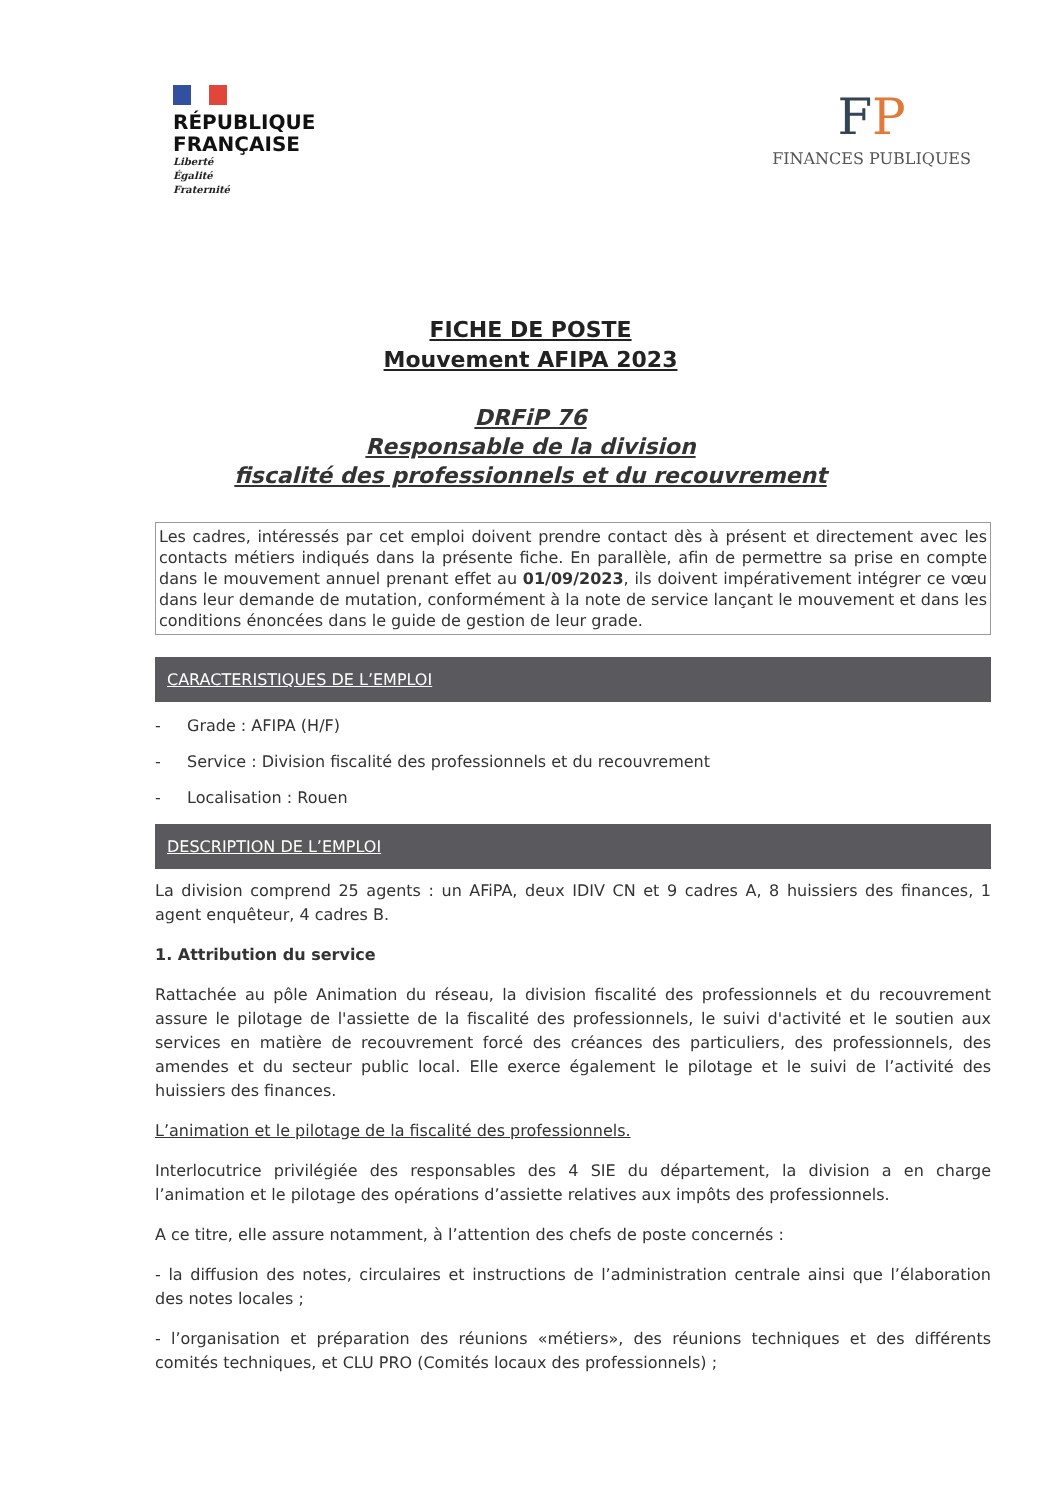RÉPUBLIQUE
FRANÇAISE
Liberté
Égalité
Fraternité
FP
FINANCES PUBLIQUES
FICHE DE POSTE
Mouvement AFIPA 2023
DRFiP 76
Responsable de la division
fiscalité des professionnels et du recouvrement
Les cadres, intéressés par cet emploi doivent prendre contact dès à présent et directement avec les contacts métiers indiqués dans la présente fiche. En parallèle, afin de permettre sa prise en compte dans le mouvement annuel prenant effet au 01/09/2023, ils doivent impérativement intégrer ce vœu dans leur demande de mutation, conformément à la note de service lançant le mouvement et dans les conditions énoncées dans le guide de gestion de leur grade.
CARACTERISTIQUES DE L’EMPLOI
- Grade : AFIPA (H/F)
- Service : Division fiscalité des professionnels et du recouvrement
- Localisation : Rouen
DESCRIPTION DE L’EMPLOI
La division comprend 25 agents : un AFiPA, deux IDIV CN et 9 cadres A, 8 huissiers des finances, 1 agent enquêteur, 4 cadres B.
1. Attribution du service
Rattachée au pôle Animation du réseau, la division fiscalité des professionnels et du recouvrement assure le pilotage de l'assiette de la fiscalité des professionnels, le suivi d'activité et le soutien aux services en matière de recouvrement forcé des créances des particuliers, des professionnels, des amendes et du secteur public local. Elle exerce également le pilotage et le suivi de l’activité des huissiers des finances.
L’animation et le pilotage de la fiscalité des professionnels.
Interlocutrice privilégiée des responsables des 4 SIE du département, la division a en charge l’animation et le pilotage des opérations d’assiette relatives aux impôts des professionnels.
A ce titre, elle assure notamment, à l’attention des chefs de poste concernés :
- la diffusion des notes, circulaires et instructions de l’administration centrale ainsi que l’élaboration des notes locales ;
- l’organisation et préparation des réunions «métiers», des réunions techniques et des différents comités techniques, et CLU PRO (Comités locaux des professionnels) ;